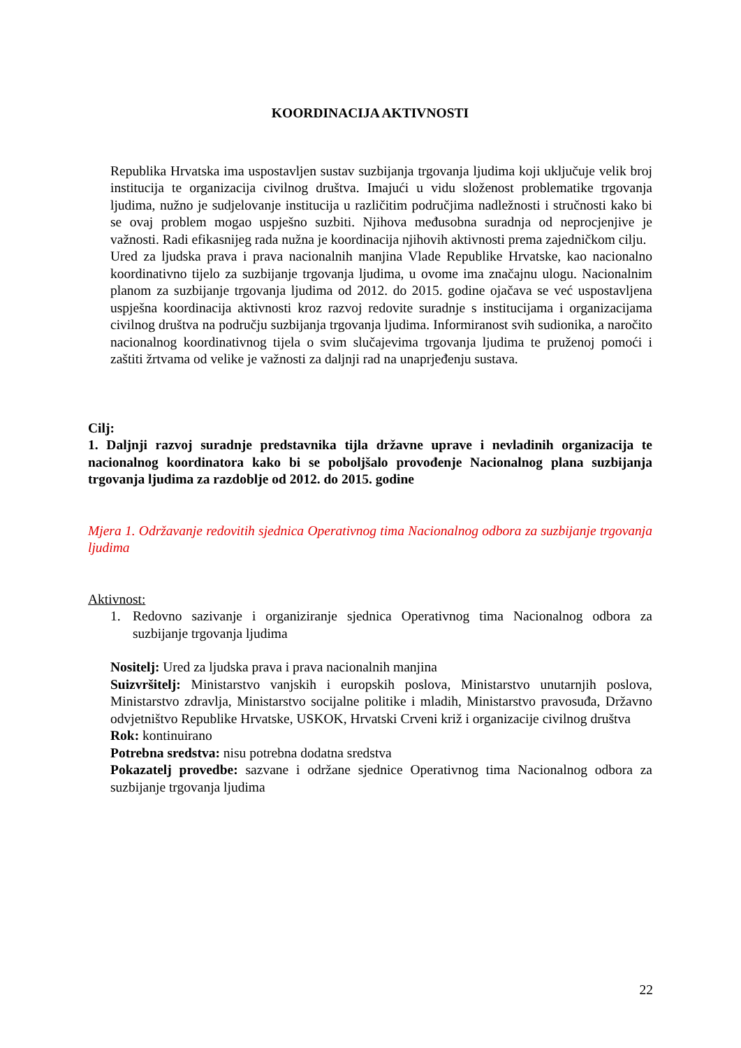KOORDINACIJA AKTIVNOSTI
Republika Hrvatska ima uspostavljen sustav suzbijanja trgovanja ljudima koji uključuje velik broj institucija te organizacija civilnog društva. Imajući u vidu složenost problematike trgovanja ljudima, nužno je sudjelovanje institucija u različitim područjima nadležnosti i stručnosti kako bi se ovaj problem mogao uspješno suzbiti. Njihova međusobna suradnja od neprocjenjive je važnosti. Radi efikasnijeg rada nužna je koordinacija njihovih aktivnosti prema zajedničkom cilju.
Ured za ljudska prava i prava nacionalnih manjina Vlade Republike Hrvatske, kao nacionalno koordinativno tijelo za suzbijanje trgovanja ljudima, u ovome ima značajnu ulogu. Nacionalnim planom za suzbijanje trgovanja ljudima od 2012. do 2015. godine ojačava se već uspostavljena uspješna koordinacija aktivnosti kroz razvoj redovite suradnje s institucijama i organizacijama civilnog društva na području suzbijanja trgovanja ljudima. Informiranost svih sudionika, a naročito nacionalnog koordinativnog tijela o svim slučajevima trgovanja ljudima te pruženoj pomoći i zaštiti žrtvama od velike je važnosti za daljnji rad na unaprjeđenju sustava.
Cilj:
1. Daljnji razvoj suradnje predstavnika tijla državne uprave i nevladinih organizacija te nacionalnog koordinatora kako bi se poboljšalo provođenje Nacionalnog plana suzbijanja trgovanja ljudima za razdoblje od 2012. do 2015. godine
Mjera 1. Održavanje redovitih sjednica Operativnog tima Nacionalnog odbora za suzbijanje trgovanja ljudima
Aktivnost:
1. Redovno sazivanje i organiziranje sjednica Operativnog tima Nacionalnog odbora za suzbijanje trgovanja ljudima
Nositelj: Ured za ljudska prava i prava nacionalnih manjina
Suizvršitelj: Ministarstvo vanjskih i europskih poslova, Ministarstvo unutarnjih poslova, Ministarstvo zdravlja, Ministarstvo socijalne politike i mladih, Ministarstvo pravosuđa, Državno odvjetništvo Republike Hrvatske, USKOK, Hrvatski Crveni križ i organizacije civilnog društva
Rok: kontinuirano
Potrebna sredstva: nisu potrebna dodatna sredstva
Pokazatelj provedbe: sazvane i održane sjednice Operativnog tima Nacionalnog odbora za suzbijanje trgovanja ljudima
22